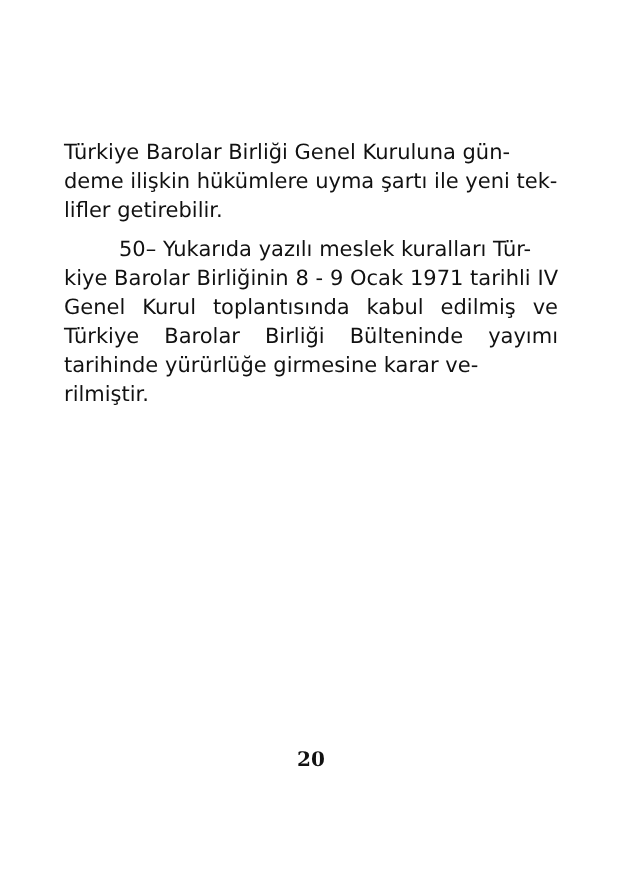Türkiye Barolar Birliği Genel Kuruluna gün-
deme ilişkin hükümlere uyma şartı ile yeni tek-
lifler getirebilir.
50– Yukarıda yazılı meslek kuralları Tür-
kiye Barolar Birliğinin 8 - 9 Ocak 1971 tarihli IV Genel Kurul toplantısında kabul edilmiş ve Türkiye Barolar Birliği Bülteninde yayımı tarihinde yürürlüğe girmesine karar ve-
rilmiştir.
20